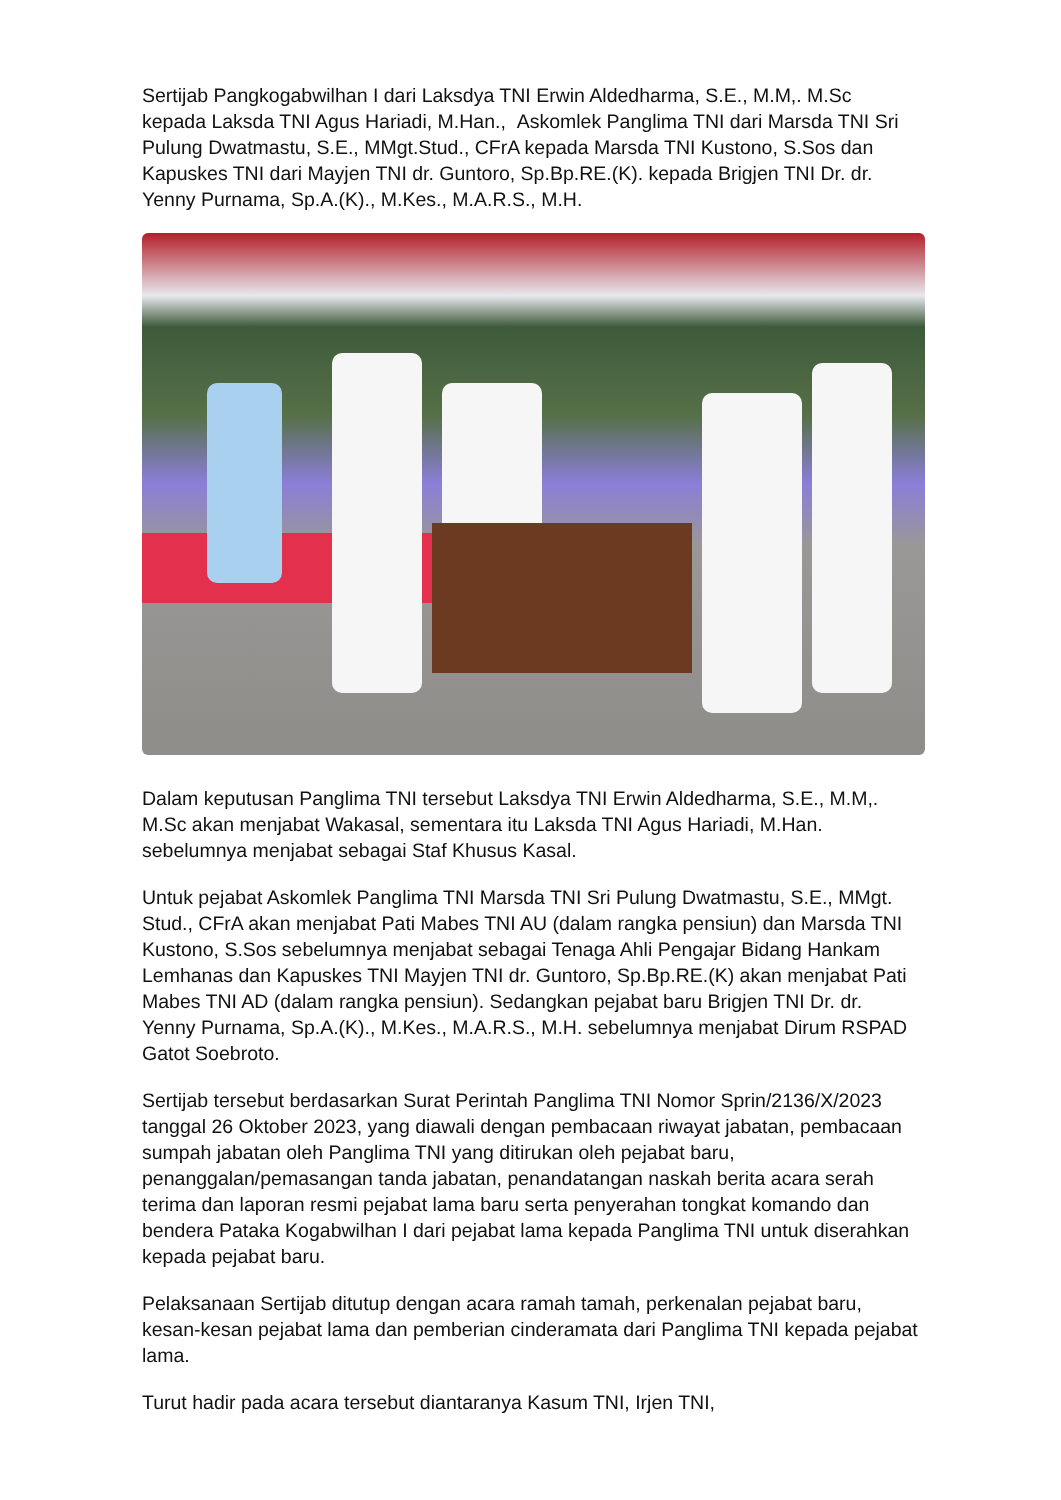Sertijab Pangkogabwilhan I dari Laksdya TNI Erwin Aldedharma, S.E., M.M,. M.Sc kepada Laksda TNI Agus Hariadi, M.Han., Askomlek Panglima TNI dari Marsda TNI Sri Pulung Dwatmastu, S.E., MMgt.Stud., CFrA kepada Marsda TNI Kustono, S.Sos dan Kapuskes TNI dari Mayjen TNI dr. Guntoro, Sp.Bp.RE.(K). kepada Brigjen TNI Dr. dr. Yenny Purnama, Sp.A.(K)., M.Kes., M.A.R.S., M.H.
Dalam keputusan Panglima TNI tersebut Laksdya TNI Erwin Aldedharma, S.E., M.M,. M.Sc akan menjabat Wakasal, sementara itu Laksda TNI Agus Hariadi, M.Han. sebelumnya menjabat sebagai Staf Khusus Kasal.
Untuk pejabat Askomlek Panglima TNI Marsda TNI Sri Pulung Dwatmastu, S.E., MMgt. Stud., CFrA akan menjabat Pati Mabes TNI AU (dalam rangka pensiun) dan Marsda TNI Kustono, S.Sos sebelumnya menjabat sebagai Tenaga Ahli Pengajar Bidang Hankam Lemhanas dan Kapuskes TNI Mayjen TNI dr. Guntoro, Sp.Bp.RE.(K) akan menjabat Pati Mabes TNI AD (dalam rangka pensiun). Sedangkan pejabat baru Brigjen TNI Dr. dr. Yenny Purnama, Sp.A.(K)., M.Kes., M.A.R.S., M.H. sebelumnya menjabat Dirum RSPAD Gatot Soebroto.
Sertijab tersebut berdasarkan Surat Perintah Panglima TNI Nomor Sprin/2136/X/2023 tanggal 26 Oktober 2023, yang diawali dengan pembacaan riwayat jabatan, pembacaan sumpah jabatan oleh Panglima TNI yang ditirukan oleh pejabat baru, penanggalan/pemasangan tanda jabatan, penandatangan naskah berita acara serah terima dan laporan resmi pejabat lama baru serta penyerahan tongkat komando dan bendera Pataka Kogabwilhan I dari pejabat lama kepada Panglima TNI untuk diserahkan kepada pejabat baru.
Pelaksanaan Sertijab ditutup dengan acara ramah tamah, perkenalan pejabat baru, kesan-kesan pejabat lama dan pemberian cinderamata dari Panglima TNI kepada pejabat lama.
Turut hadir pada acara tersebut diantaranya Kasum TNI, Irjen TNI,